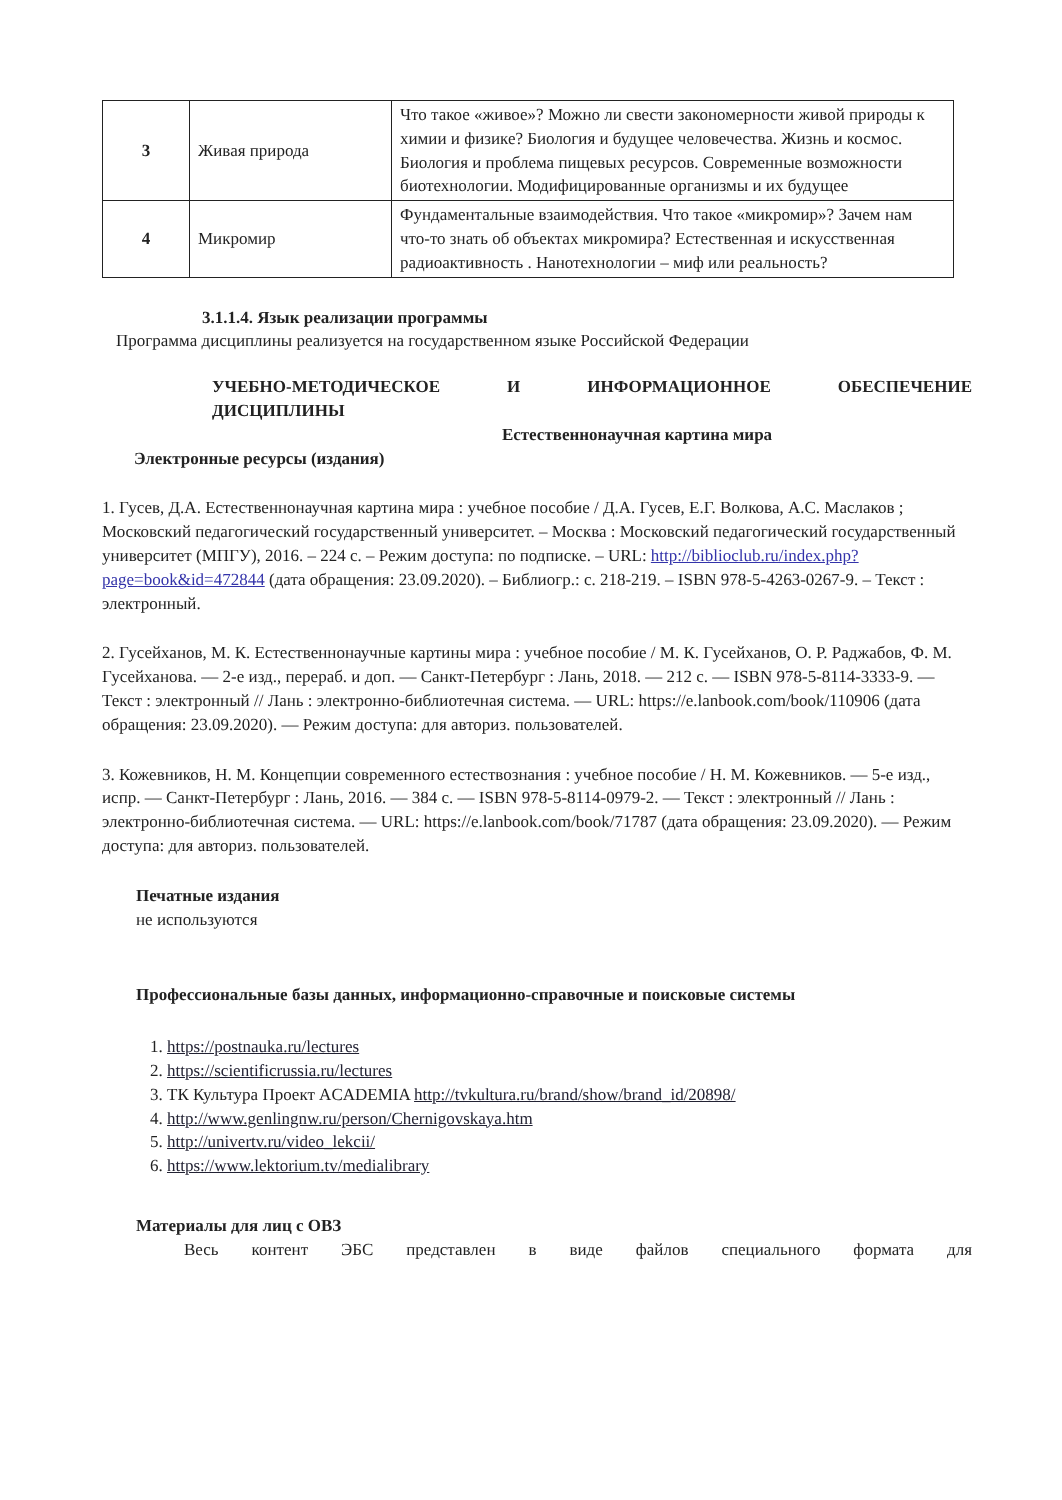| 3 | Живая природа | Что такое «живое»? Можно ли свести закономерности живой природы к химии и физике? Биология и будущее человечества. Жизнь и космос. Биология и проблема пищевых ресурсов. Современные возможности биотехнологии. Модифицированные организмы и их будущее |
| 4 | Микромир | Фундаментальные взаимодействия. Что такое «микромир»? Зачем нам что-то знать об объектах микромира? Естественная и искусственная радиоактивность . Нанотехнологии – миф или реальность? |
3.1.1.4. Язык реализации программы
Программа дисциплины реализуется на государственном языке Российской Федерации
УЧЕБНО-МЕТОДИЧЕСКОЕ И ИНФОРМАЦИОННОЕ ОБЕСПЕЧЕНИЕ ДИСЦИПЛИНЫ
Естественнонаучная картина мира
Электронные ресурсы (издания)
1. Гусев, Д.А. Естественнонаучная картина мира : учебное пособие / Д.А. Гусев, Е.Г. Волкова, А.С. Маслаков ; Московский педагогический государственный университет. – Москва : Московский педагогический государственный университет (МПГУ), 2016. – 224 с. – Режим доступа: по подписке. – URL: http://biblioclub.ru/index.php?page=book&id=472844 (дата обращения: 23.09.2020). – Библиогр.: с. 218-219. – ISBN 978-5-4263-0267-9. – Текст : электронный.
2. Гусейханов, М. К. Естественнонаучные картины мира : учебное пособие / М. К. Гусейханов, О. Р. Раджабов, Ф. М. Гусейханова. — 2-е изд., перераб. и доп. — Санкт-Петербург : Лань, 2018. — 212 с. — ISBN 978-5-8114-3333-9. — Текст : электронный // Лань : электронно-библиотечная система. — URL: https://e.lanbook.com/book/110906 (дата обращения: 23.09.2020). — Режим доступа: для авториз. пользователей.
3. Кожевников, Н. М. Концепции современного естествознания : учебное пособие / Н. М. Кожевников. — 5-е изд., испр. — Санкт-Петербург : Лань, 2016. — 384 с. — ISBN 978-5-8114-0979-2. — Текст : электронный // Лань : электронно-библиотечная система. — URL: https://e.lanbook.com/book/71787 (дата обращения: 23.09.2020). — Режим доступа: для авториз. пользователей.
Печатные издания
не используются
Профессиональные базы данных, информационно-справочные и поисковые системы
1. https://postnauka.ru/lectures
2. https://scientificrussia.ru/lectures
3. ТК Культура Проект ACADEMIA http://tvkultura.ru/brand/show/brand_id/20898/
4. http://www.genlingnw.ru/person/Chernigovskaya.htm
5. http://univertv.ru/video_lekcii/
6. https://www.lektorium.tv/medialibrary
Материалы для лиц с ОВЗ
Весь контент ЭБС представлен в виде файлов специального формата для